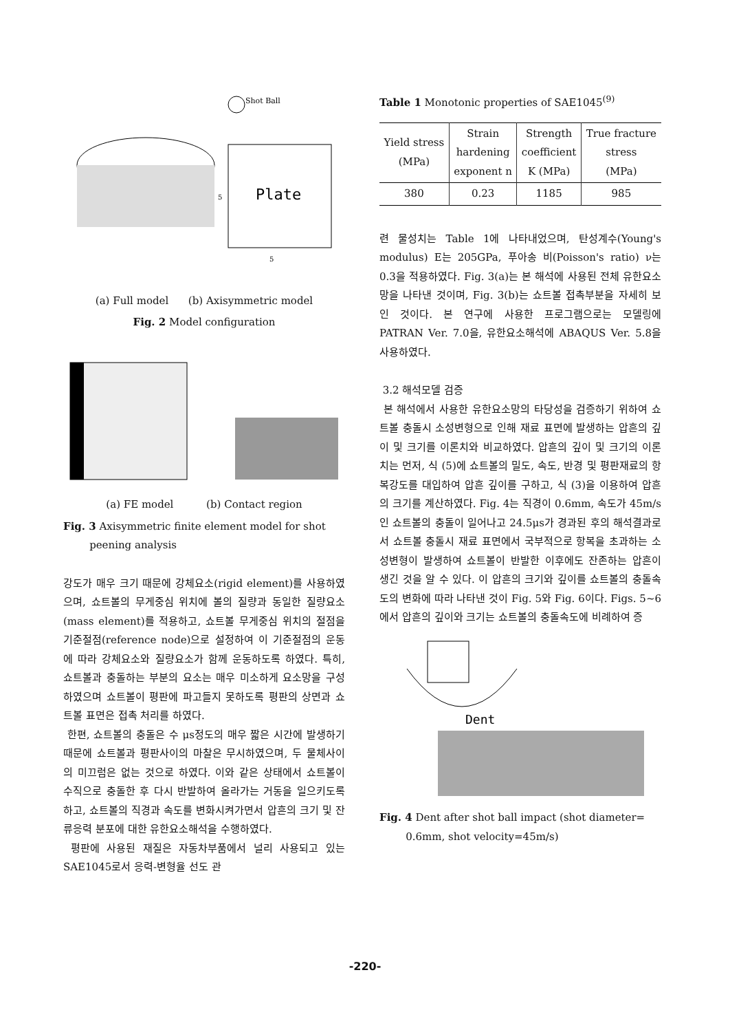Plate
Shot Ball
5
5
(a) Full model (b) Axisymmetric model
Fig. 2 Model configuration
(a) FE model (b) Contact region
Fig. 3 Axisymmetric finite element model for shot
peening analysis
강도가 매우 크기 때문에 강체요소(rigid element)를 사용하였으며, 쇼트볼의 무게중심 위치에 볼의 질량과 동일한 질량요소(mass element)를 적용하고, 쇼트볼 무게중심 위치의 절점을 기준절점(reference node)으로 설정하여 이 기준절점의 운동에 따라 강체요소와 질량요소가 함께 운동하도록 하였다. 특히, 쇼트볼과 충돌하는 부분의 요소는 매우 미소하게 요소망을 구성하였으며 쇼트볼이 평판에 파고들지 못하도록 평판의 상면과 쇼트볼 표면은 접촉 처리를 하였다.
한편, 쇼트볼의 충돌은 수 μs정도의 매우 짧은 시간에 발생하기 때문에 쇼트볼과 평판사이의 마찰은 무시하였으며, 두 물체사이의 미끄럼은 없는 것으로 하였다. 이와 같은 상태에서 쇼트볼이 수직으로 충돌한 후 다시 반발하여 올라가는 거동을 일으키도록 하고, 쇼트볼의 직경과 속도를 변화시켜가면서 압흔의 크기 및 잔류응력 분포에 대한 유한요소해석을 수행하였다.
평판에 사용된 재질은 자동차부품에서 널리 사용되고 있는 SAE1045로서 응력-변형율 선도 관
Table 1 Monotonic properties of SAE1045<sup>(9)</sup>
| Yield stress (MPa) | Strain hardening exponent n | Strength coefficient K (MPa) | True fracture stress (MPa) |
| --- | --- | --- | --- |
| 380 | 0.23 | 1185 | 985 |
련 물성치는 Table 1에 나타내었으며, 탄성계수(Young's modulus) E는 205GPa, 푸아송 비(Poisson's ratio) ν는 0.3을 적용하였다. Fig. 3(a)는 본 해석에 사용된 전체 유한요소망을 나타낸 것이며, Fig. 3(b)는 쇼트볼 접촉부분을 자세히 보인 것이다. 본 연구에 사용한 프로그램으로는 모델링에 PATRAN Ver. 7.0을, 유한요소해석에 ABAQUS Ver. 5.8을 사용하였다.
3.2 해석모델 검증
본 해석에서 사용한 유한요소망의 타당성을 검증하기 위하여 쇼트볼 충돌시 소성변형으로 인해 재료 표면에 발생하는 압흔의 깊이 및 크기를 이론치와 비교하였다. 압흔의 깊이 및 크기의 이론치는 먼저, 식 (5)에 쇼트볼의 밀도, 속도, 반경 및 평판재료의 항복강도를 대입하여 압흔 깊이를 구하고, 식 (3)을 이용하여 압흔의 크기를 계산하였다. Fig. 4는 직경이 0.6mm, 속도가 45m/s인 쇼트볼의 충돌이 일어나고 24.5μs가 경과된 후의 해석결과로서 쇼트볼 충돌시 재료 표면에서 국부적으로 항복을 초과하는 소성변형이 발생하여 쇼트볼이 반발한 이후에도 잔존하는 압흔이 생긴 것을 알 수 있다. 이 압흔의 크기와 깊이를 쇼트볼의 충돌속도의 변화에 따라 나타낸 것이 Fig. 5와 Fig. 6이다. Figs. 5~6에서 압흔의 깊이와 크기는 쇼트볼의 충돌속도에 비례하여 증
Dent
Fig. 4 Dent after shot ball impact (shot diameter=
0.6mm, shot velocity=45m/s)
-220-